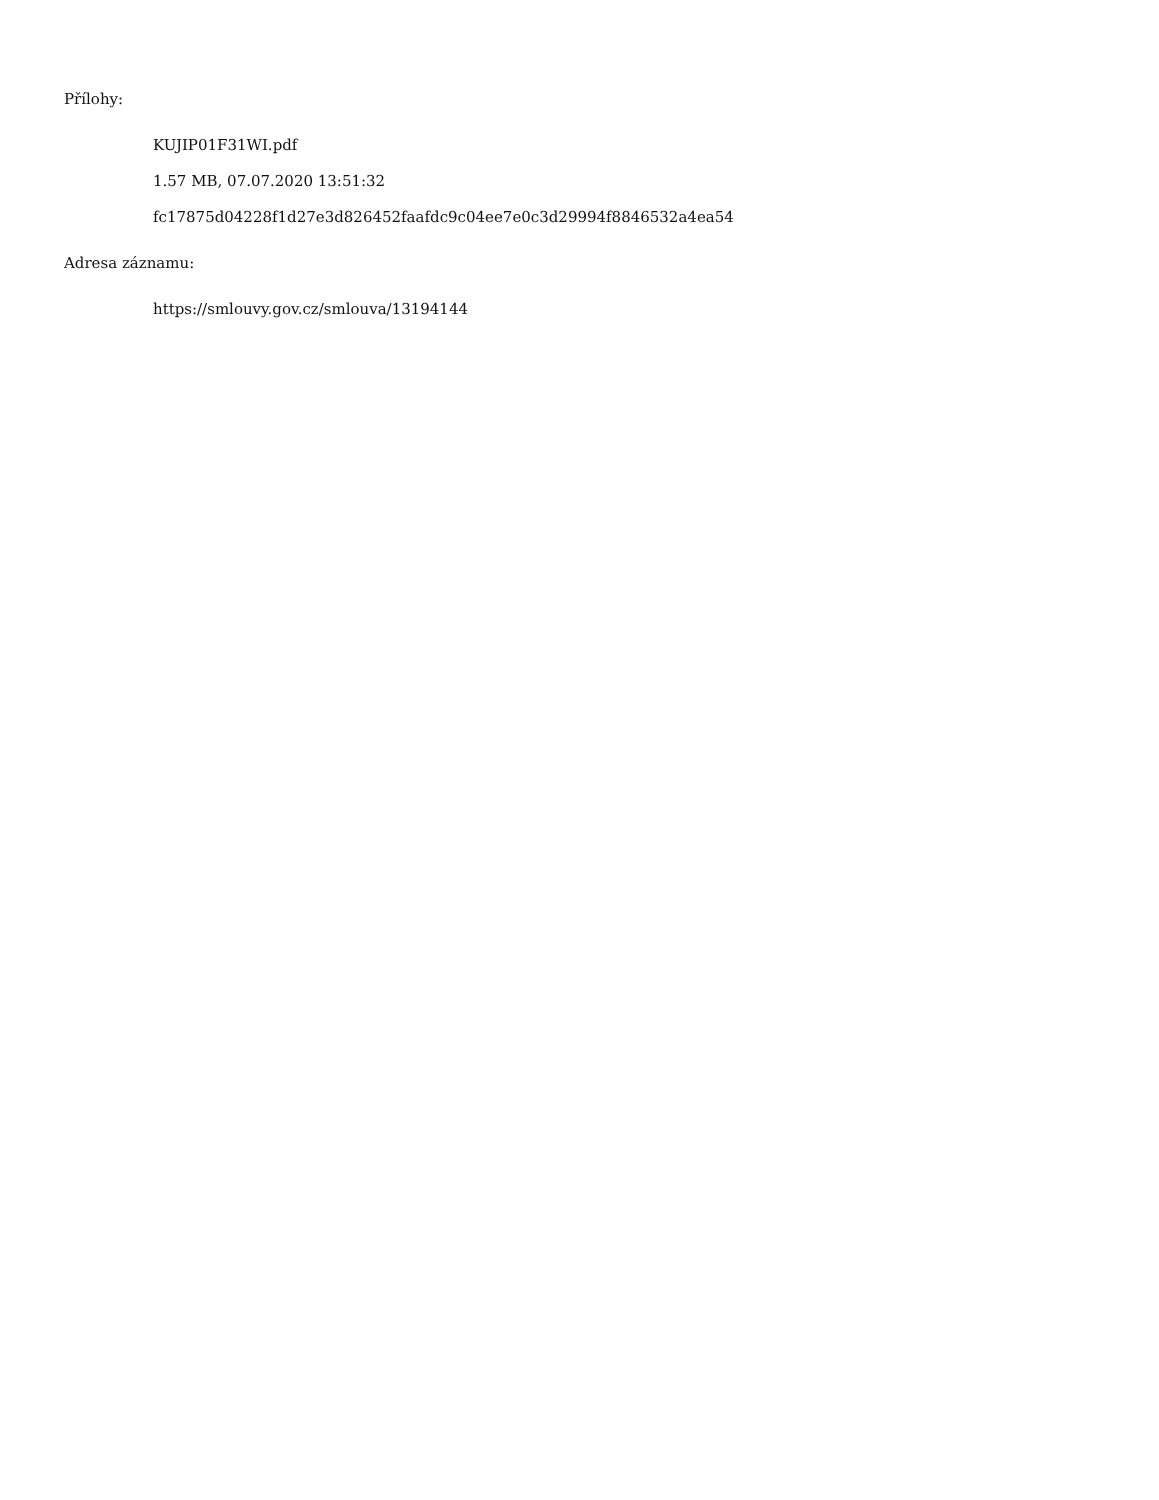Přílohy:
KUJIP01F31WI.pdf
1.57 MB, 07.07.2020 13:51:32
fc17875d04228f1d27e3d826452faafdc9c04ee7e0c3d29994f8846532a4ea54
Adresa záznamu:
https://smlouvy.gov.cz/smlouva/13194144